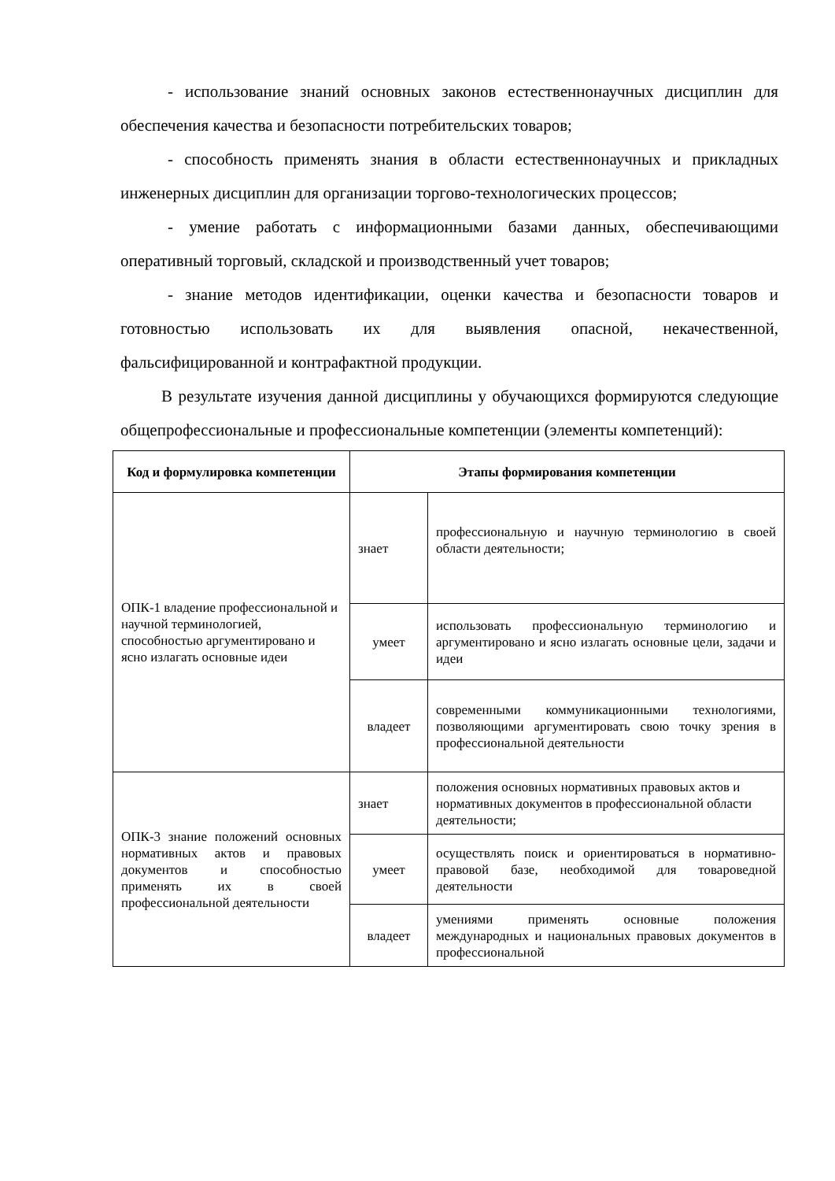- использование знаний основных законов естественнонаучных дисциплин для обеспечения качества и безопасности потребительских товаров;
- способность применять знания в области естественнонаучных и прикладных инженерных дисциплин для организации торгово-технологических процессов;
- умение работать с информационными базами данных, обеспечивающими оперативный торговый, складской и производственный учет товаров;
- знание методов идентификации, оценки качества и безопасности товаров и готовностью использовать их для выявления опасной, некачественной, фальсифицированной и контрафактной продукции.
В результате изучения данной дисциплины у обучающихся формируются следующие общепрофессиональные и профессиональные компетенции (элементы компетенций):
| Код и формулировка компетенции | Этапы формирования компетенции | |
| --- | --- | --- |
| ОПК-1 владение профессиональной и научной терминологией, способностью аргументировано и ясно излагать основные идеи | знает | профессиональную и научную терминологию в своей области деятельности; |
| | умеет | использовать профессиональную терминологию и аргументировано и ясно излагать основные цели, задачи и идеи |
| | владеет | современными коммуникационными технологиями, позволяющими аргументировать свою точку зрения в профессиональной деятельности |
| ОПК-3 знание положений основных нормативных актов и правовых документов и способностью применять их в своей профессиональной деятельности | знает | положения основных нормативных правовых актов и нормативных документов в профессиональной области деятельности; |
| | умеет | осуществлять поиск и ориентироваться в нормативно-правовой базе, необходимой для товароведной деятельности |
| | владеет | умениями применять основные положения международных и национальных правовых документов в профессиональной |